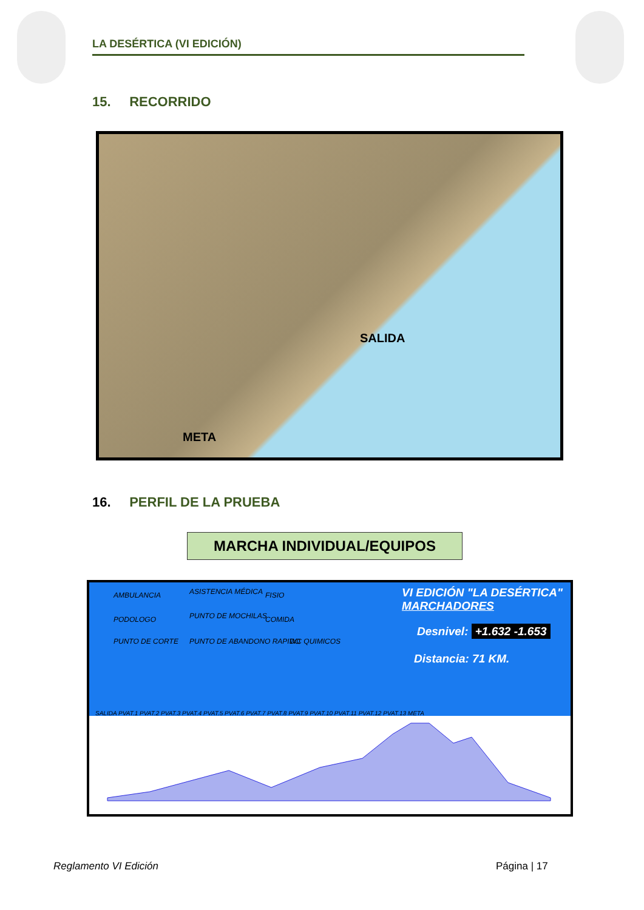LA DESÉRTICA (VI EDICIÓN)
15. RECORRIDO
SALIDA
META
16. PERFIL DE LA PRUEBA
MARCHA INDIVIDUAL/EQUIPOS
AMBULANCIA ASISTENCIA MÉDICA FISIO
PODOLOGO PUNTO DE MOCHILAS COMIDA
PUNTO DE CORTE PUNTO DE ABANDONO RAPIDO WC QUIMICOS
VI EDICIÓN "LA DESÉRTICA"
MARCHADORES
Desnivel: +1.632 -1.653
Distancia: 71 KM.
SALIDA PVAT.1 PVAT.2 PVAT.3 PVAT.4 PVAT.5 PVAT.6 PVAT.7 PVAT.8 PVAT.9 PVAT.10 PVAT.11 PVAT.12 PVAT.13 META
Reglamento VI Edición Página | 17